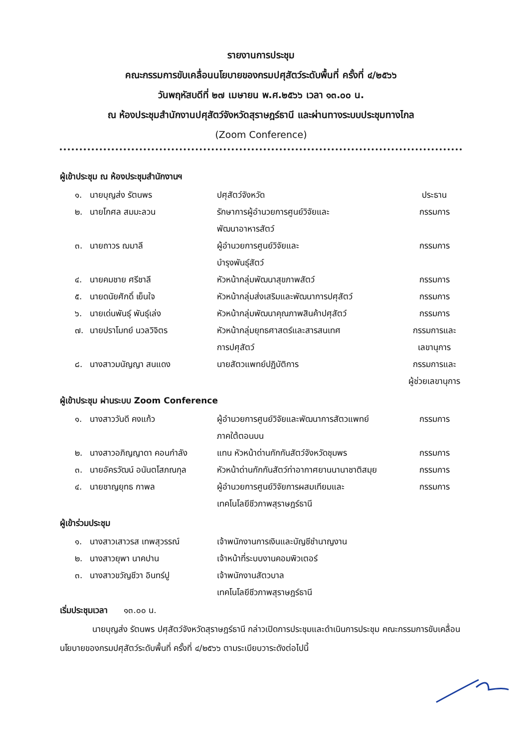รายงานการประชุม
คณะกรรมการขับเคลื่อนนโยบายของกรมปศุสัตว์ระดับพื้นที่ ครั้งที่ ๔/๒๕๖๖
วันพฤหัสบดีที่ ๒๗ เมษายน พ.ศ.๒๕๖๖ เวลา ๑๓.๐๐ น.
ณ ห้องประชุมสำนักงานปศุสัตว์จังหวัดสุราษฎร์ธานี และผ่านทางระบบประชุมทางไกล
(Zoom Conference)
ผู้เข้าประชุม ณ ห้องประชุมสำนักงานฯ
| ๑. | นายบุญส่ง รัตนพร | ปศุสัตว์จังหวัด | ประธาน |
| ๒. | นายโกศล สมมะลวน | รักษาการผู้อำนวยการศูนย์วิจัยและ พัฒนาอาหารสัตว์ | กรรมการ |
| ๓. | นายถาวร ฌมาลี | ผู้อำนวยการศูนย์วิจัยและ บำรุงพันธุ์สัตว์ | กรรมการ |
| ๔. | นายคมชาย ศรีชาลี | หัวหน้ากลุ่มพัฒนาสุขภาพสัตว์ | กรรมการ |
| ๕. | นายดนัยศักดิ์ เย็นใจ | หัวหน้ากลุ่มส่งเสริมและพัฒนาการปศุสัตว์ | กรรมการ |
| ๖. | นายเด่นพันธุ์ พันธุ์เล่ง | หัวหน้ากลุ่มพัฒนาคุณภาพสินค้าปศุสัตว์ | กรรมการ |
| ๗. | นายปราโมทย์ นวลวิจิตร | หัวหน้ากลุ่มยุทธศาสตร์และสารสนเทศ การปศุสัตว์ | กรรมการและ เลขานุการ |
| ๘. | นางสาวมนัญญา สนแดง | นายสัตวแพทย์ปฏิบัติการ | กรรมการและ ผู้ช่วยเลขานุการ |
ผู้เข้าประชุม ผ่านระบบ Zoom Conference
| ๑. | นางสาววันดี คงแก้ว | ผู้อำนวยการศูนย์วิจัยและพัฒนาการสัตวแพทย์ ภาคใต้ตอนบน | กรรมการ |
| ๒. | นางสาวอภิญญาดา คอนกำลัง | แทน หัวหน้าด่านกักกันสัตว์จังหวัดชุมพร | กรรมการ |
| ๓. | นายอัครวัฒน์ อนันตโสภณกุล | หัวหน้าด่านกักกันสัตว์ท่าอากาศยานนานาชาติสมุย | กรรมการ |
| ๔. | นายชาญยุทธ กาพล | ผู้อำนวยการศูนย์วิจัยการผสมเทียมและ เทคโนโลยีชีวภาพสุราษฎร์ธานี | กรรมการ |
ผู้เข้าร่วมประชุม
| ๑. | นางสาวเสาวรส เทพสุวรรณ์ | เจ้าพนักงานการเงินและบัญชีชำนาญงาน | |
| ๒. | นางสาวยุพา นาคปาน | เจ้าหน้าที่ระบบงานคอมพิวเตอร์ | |
| ๓. | นางสาวขวัญชีวา อินทร์ปู | เจ้าพนักงานสัตวบาล เทคโนโลยีชีวภาพสุราษฎร์ธานี | |
เริ่มประชุมเวลา ๑๓.๐๐ น.
นายบุญส่ง รัตนพร ปศุสัตว์จังหวัดสุราษฎร์ธานี กล่าวเปิดการประชุมและดำเนินการประชุม คณะกรรมการขับเคลื่อนนโยบายของกรมปศุสัตว์ระดับพื้นที่ ครั้งที่ ๔/๒๕๖๖ ตามระเบียบวาระดังต่อไปนี้